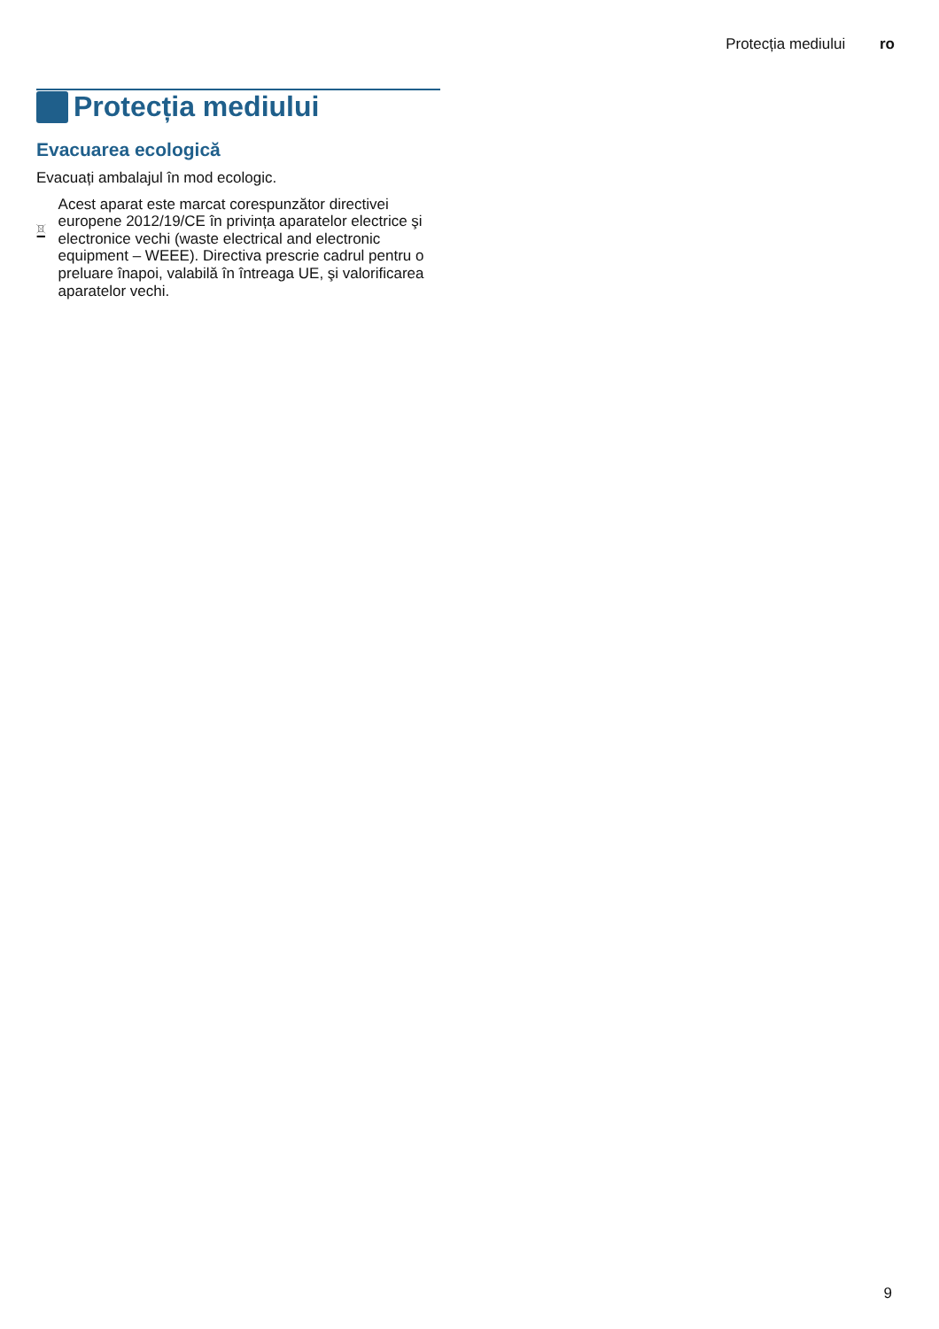Protecția mediului ro
Protecția mediului
Evacuarea ecologică
Evacuați ambalajul în mod ecologic.
Acest aparat este marcat corespunzător directivei europene 2012/19/CE în privința aparatelor electrice şi electronice vechi (waste electrical and electronic equipment – WEEE). Directiva prescrie cadrul pentru o preluare înapoi, valabilă în întreaga UE, şi valorificarea aparatelor vechi.
9